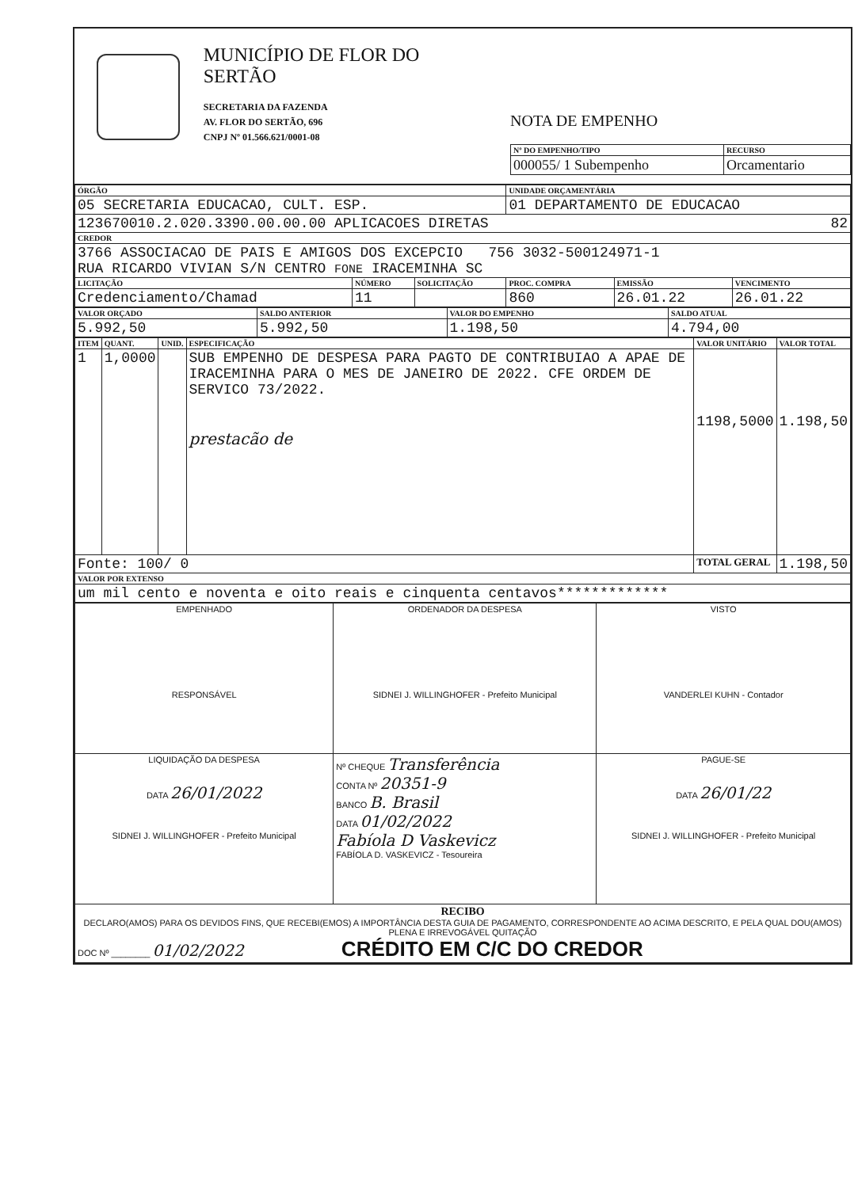MUNICÍPIO DE FLOR DO SERTÃO
SECRETARIA DA FAZENDA
AV. FLOR DO SERTÃO, 696
CNPJ Nº 01.566.621/0001-08
NOTA DE EMPENHO
| Nº DO EMPENHO/TIPO | RECURSO |
| --- | --- |
| 000055/ 1 Subempenho | Orcamentario |
| ÓRGÃO | | | UNIDADE ORÇAMENTÁRIA | | |
| --- | --- | --- | --- | --- | --- |
| 05 SECRETARIA EDUCACAO, CULT. ESP. | | | 01 DEPARTAMENTO DE EDUCACAO | | |
| 123670010.2.020.3390.00.00.00 APLICACOES DIRETAS 82 | | | | | |
| CREDOR | | | | | |
| 3766 ASSOCIACAO DE PAIS E AMIGOS DOS EXCEPCIO 756 3032-500124971-1 RUA RICARDO VIVIAN S/N CENTRO FONE IRACEMINHA SC | | | | | |
| LICITAÇÃO | NÚMERO | SOLICITAÇÃO | PROC. COMPRA | EMISSÃO | VENCIMENTO |
| Credenciamento/Chamad | 11 | | 860 | 26.01.22 | 26.01.22 |
| VALOR ORÇADO | SALDO ANTERIOR | VALOR DO EMPENHO | SALDO ATUAL |
| --- | --- | --- | --- |
| 5.992,50 | 5.992,50 | 1.198,50 | 4.794,00 |
| ITEM | QUANT. | UNID. | ESPECIFICAÇÃO | VALOR UNITÁRIO | VALOR TOTAL |
| --- | --- | --- | --- | --- | --- |
| 1 | 1,0000 | | SUB EMPENHO DE DESPESA PARA PAGTO DE CONTRIBUIAO A APAE DE IRACEMINHA PARA O MES DE JANEIRO DE 2022. CFE ORDEM DE SERVICO 73/2022. prestacão de | 1198,5000 | 1.198,50 |
| Fonte: 100/ 0 | | | | TOTAL GERAL | 1.198,50 |
| VALOR POR EXTENSO | | | | | |
| um mil cento e noventa e oito reais e cinquenta centavos************* | | | | | |
| EMPENHADO RESPONSÁVEL | ORDENADOR DA DESPESA SIDNEI J. WILLINGHOFER - Prefeito Municipal | VISTO VANDERLEI KUHN - Contador |
| LIQUIDAÇÃO DA DESPESA DATA 26/01/2022 SIDNEI J. WILLINGHOFER - Prefeito Municipal | Nº CHEQUE Transferência CONTA Nº 20351-9 BANCO B. Brasil DATA 01/02/2022 Fabíola D Vaskevicz FABÍOLA D. VASKEVICZ - Tesoureira | PAGUE-SE DATA 26/01/22 SIDNEI J. WILLINGHOFER - Prefeito Municipal |
| RECIBO DECLARO(AMOS) PARA OS DEVIDOS FINS, QUE RECEBI(EMOS) A IMPORTÂNCIA DESTA GUIA DE PAGAMENTO, CORRESPONDENTE AO ACIMA DESCRITO, E PELA QUAL DOU(AMOS) PLENA E IRREVOGÁVEL QUITAÇÃO DOC Nº ________ 01/02/2022 CRÉDITO EM C/C DO CREDOR | | |